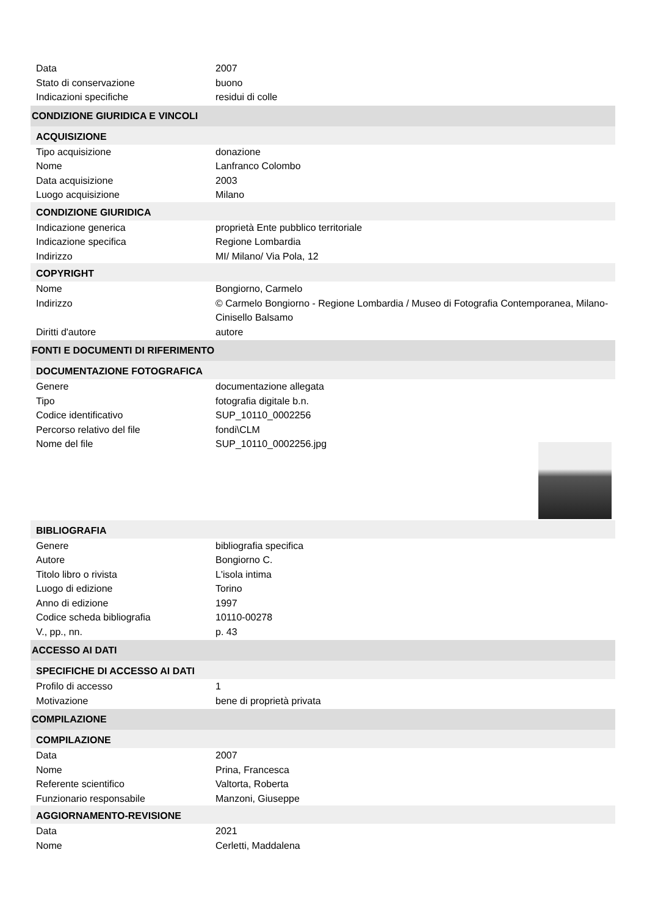Data 2007
Stato di conservazione buono
Indicazioni specifiche residui di colle
CONDIZIONE GIURIDICA E VINCOLI
ACQUISIZIONE
Tipo acquisizione donazione
Nome Lanfranco Colombo
Data acquisizione 2003
Luogo acquisizione Milano
CONDIZIONE GIURIDICA
Indicazione generica proprietà Ente pubblico territoriale
Indicazione specifica Regione Lombardia
Indirizzo MI/ Milano/ Via Pola, 12
COPYRIGHT
Nome Bongiorno, Carmelo
Indirizzo © Carmelo Bongiorno - Regione Lombardia / Museo di Fotografia Contemporanea, Milano-Cinisello Balsamo
Diritti d'autore autore
FONTI E DOCUMENTI DI RIFERIMENTO
DOCUMENTAZIONE FOTOGRAFICA
Genere documentazione allegata
Tipo fotografia digitale b.n.
Codice identificativo SUP_10110_0002256
Percorso relativo del file fondi\CLM
Nome del file SUP_10110_0002256.jpg
BIBLIOGRAFIA
Genere bibliografia specifica
Autore Bongiorno C.
Titolo libro o rivista L'isola intima
Luogo di edizione Torino
Anno di edizione 1997
Codice scheda bibliografia 10110-00278
V., pp., nn. p. 43
ACCESSO AI DATI
SPECIFICHE DI ACCESSO AI DATI
Profilo di accesso 1
Motivazione bene di proprietà privata
COMPILAZIONE
COMPILAZIONE
Data 2007
Nome Prina, Francesca
Referente scientifico Valtorta, Roberta
Funzionario responsabile Manzoni, Giuseppe
AGGIORNAMENTO-REVISIONE
Data 2021
Nome Cerletti, Maddalena